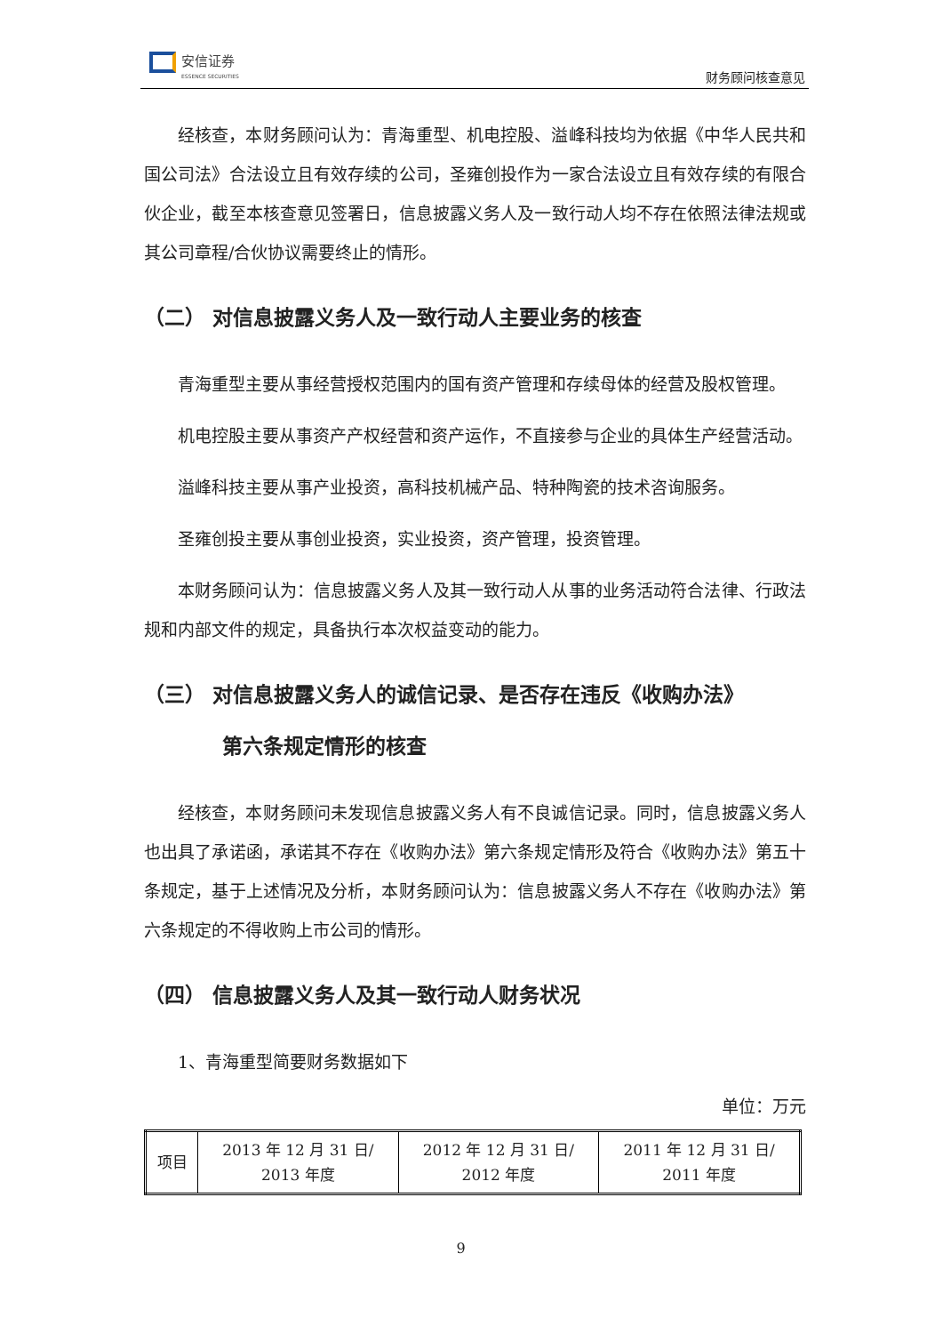安信证券
ESSENCE SECURITIES
财务顾问核查意见
经核查，本财务顾问认为：青海重型、机电控股、溢峰科技均为依据《中华人民共和国公司法》合法设立且有效存续的公司，圣雍创投作为一家合法设立且有效存续的有限合伙企业，截至本核查意见签署日，信息披露义务人及一致行动人均不存在依照法律法规或其公司章程/合伙协议需要终止的情形。
（二） 对信息披露义务人及一致行动人主要业务的核查
青海重型主要从事经营授权范围内的国有资产管理和存续母体的经营及股权管理。
机电控股主要从事资产产权经营和资产运作，不直接参与企业的具体生产经营活动。
溢峰科技主要从事产业投资，高科技机械产品、特种陶瓷的技术咨询服务。
圣雍创投主要从事创业投资，实业投资，资产管理，投资管理。
本财务顾问认为：信息披露义务人及其一致行动人从事的业务活动符合法律、行政法规和内部文件的规定，具备执行本次权益变动的能力。
（三） 对信息披露义务人的诚信记录、是否存在违反《收购办法》
第六条规定情形的核查
经核查，本财务顾问未发现信息披露义务人有不良诚信记录。同时，信息披露义务人也出具了承诺函，承诺其不存在《收购办法》第六条规定情形及符合《收购办法》第五十条规定，基于上述情况及分析，本财务顾问认为：信息披露义务人不存在《收购办法》第六条规定的不得收购上市公司的情形。
（四） 信息披露义务人及其一致行动人财务状况
1、青海重型简要财务数据如下
单位：万元
| 项目 | 2013 年 12 月 31 日/ 2013 年度 | 2012 年 12 月 31 日/ 2012 年度 | 2011 年 12 月 31 日/ 2011 年度 |
9